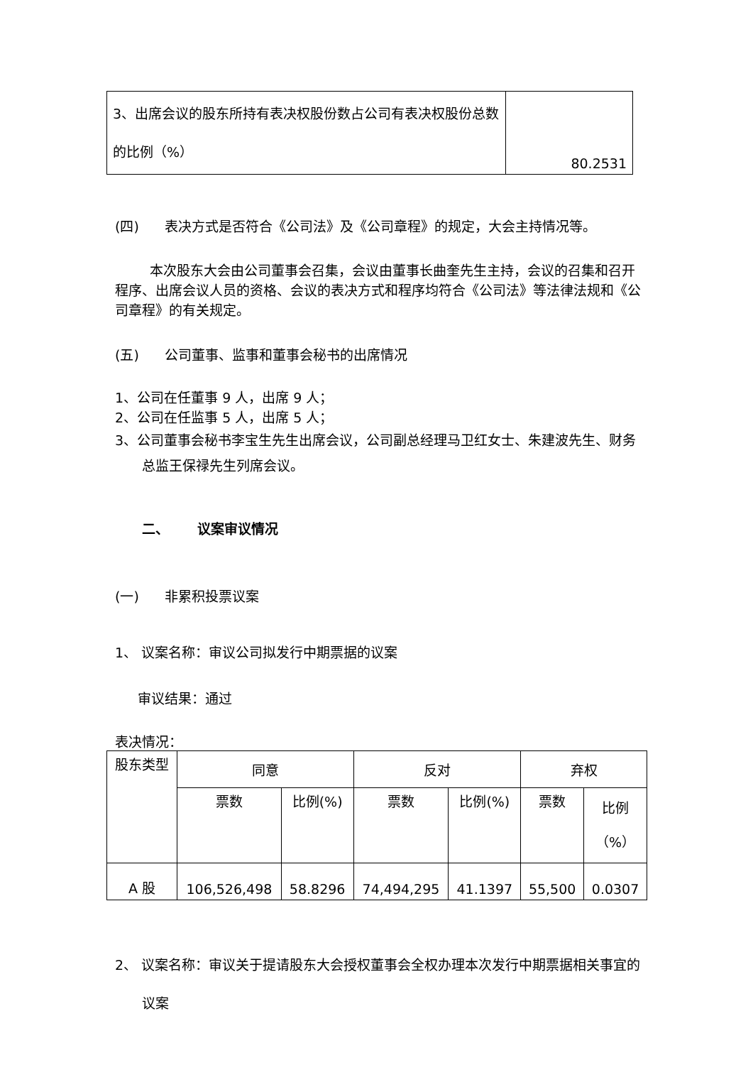| 3、出席会议的股东所持有表决权股份数占公司有表决权股份总数的比例（%） | 80.2531 |
(四) 表决方式是否符合《公司法》及《公司章程》的规定，大会主持情况等。
本次股东大会由公司董事会召集，会议由董事长曲奎先生主持，会议的召集和召开程序、出席会议人员的资格、会议的表决方式和程序均符合《公司法》等法律法规和《公司章程》的有关规定。
(五) 公司董事、监事和董事会秘书的出席情况
1、公司在任董事 9 人，出席 9 人；
2、公司在任监事 5 人，出席 5 人；
3、公司董事会秘书李宝生先生出席会议，公司副总经理马卫红女士、朱建波先生、财务总监王保禄先生列席会议。
二、 议案审议情况
(一) 非累积投票议案
1、 议案名称：审议公司拟发行中期票据的议案
审议结果：通过
表决情况：
| 股东类型 | 同意 | | 反对 | | 弃权 | |
| | 票数 | 比例(%) | 票数 | 比例(%) | 票数 | 比例 （%） |
| A 股 | 106,526,498 | 58.8296 | 74,494,295 | 41.1397 | 55,500 | 0.0307 |
2、 议案名称：审议关于提请股东大会授权董事会全权办理本次发行中期票据相关事宜的议案